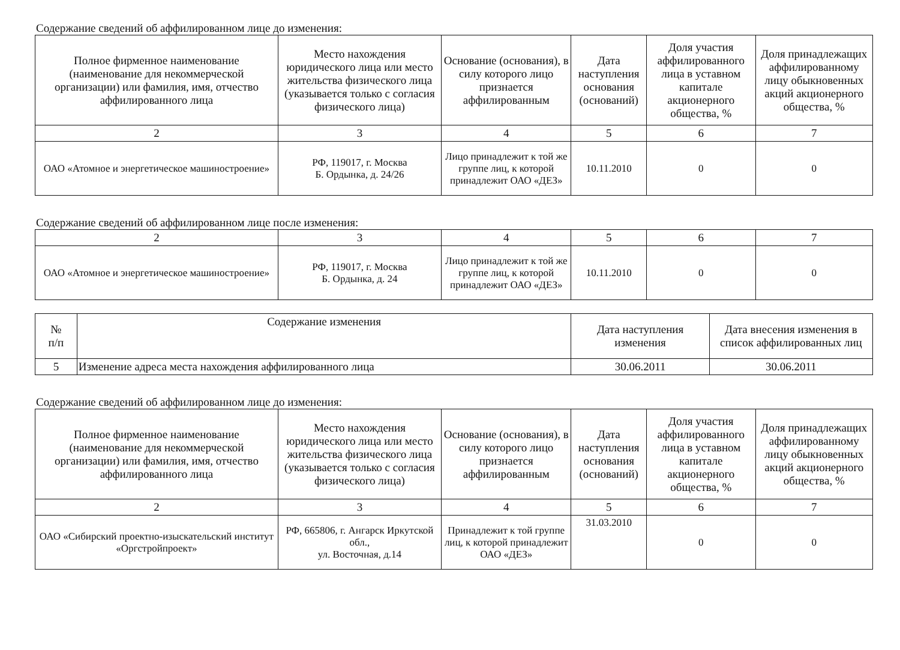Содержание сведений об аффилированном лице до изменения:
| Полное фирменное наименование (наименование для некоммерческой организации) или фамилия, имя, отчество аффилированного лица | Место нахождения юридического лица или место жительства физического лица (указывается только с согласия физического лица) | Основание (основания), в силу которого лицо признается аффилированным | Дата наступления основания (оснований) | Доля участия аффилированного лица в уставном капитале акционерного общества, % | Доля принадлежащих аффилированному лицу обыкновенных акций акционерного общества, % |
| --- | --- | --- | --- | --- | --- |
| 2 | 3 | 4 | 5 | 6 | 7 |
| ОАО «Атомное и энергетическое машиностроение» | РФ, 119017, г. Москва Б. Ордынка, д. 24/26 | Лицо принадлежит к той же группе лиц, к которой принадлежит ОАО «ДЕЗ» | 10.11.2010 | 0 | 0 |
Содержание сведений об аффилированном лице после изменения:
| 2 | 3 | 4 | 5 | 6 | 7 |
| ОАО «Атомное и энергетическое машиностроение» | РФ, 119017, г. Москва Б. Ордынка, д. 24 | Лицо принадлежит к той же группе лиц, к которой принадлежит ОАО «ДЕЗ» | 10.11.2010 | 0 | 0 |
| № п/п | Содержание изменения | Дата наступления изменения | Дата внесения изменения в список аффилированных лиц |
| --- | --- | --- | --- |
| 5 | Изменение адреса места нахождения аффилированного лица | 30.06.2011 | 30.06.2011 |
Содержание сведений об аффилированном лице до изменения:
| Полное фирменное наименование (наименование для некоммерческой организации) или фамилия, имя, отчество аффилированного лица | Место нахождения юридического лица или место жительства физического лица (указывается только с согласия физического лица) | Основание (основания), в силу которого лицо признается аффилированным | Дата наступления основания (оснований) | Доля участия аффилированного лица в уставном капитале акционерного общества, % | Доля принадлежащих аффилированному лицу обыкновенных акций акционерного общества, % |
| --- | --- | --- | --- | --- | --- |
| 2 | 3 | 4 | 5 | 6 | 7 |
| ОАО «Сибирский проектно-изыскательский институт «Оргстройпроект» | РФ, 665806, г. Ангарск Иркутской обл., ул. Восточная, д.14 | Принадлежит к той группе лиц, к которой принадлежит ОАО «ДЕЗ» | 31.03.2010 | 0 | 0 |